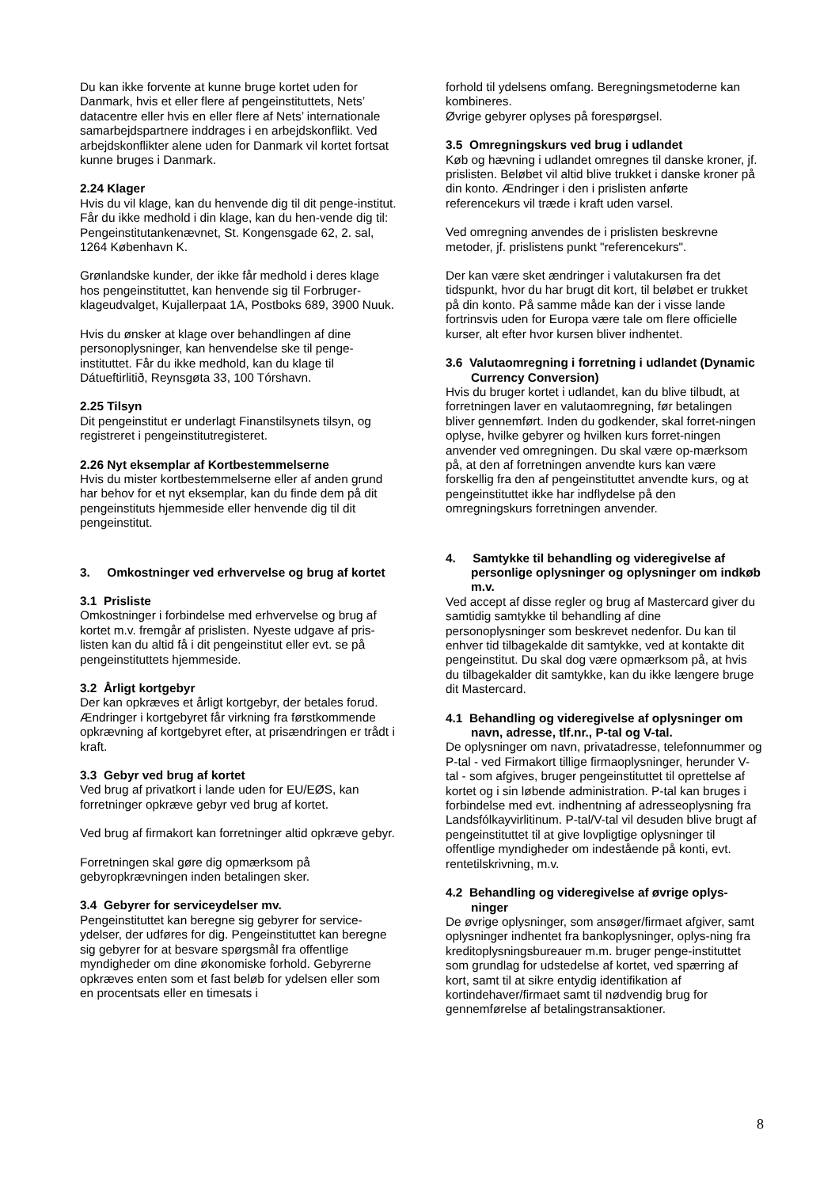Du kan ikke forvente at kunne bruge kortet uden for Danmark, hvis et eller flere af pengeinstituttets, Nets’ datacentre eller hvis en eller flere af Nets’ internationale samarbejdspartnere inddrages i en arbejdskonflikt. Ved arbejdskonflikter alene uden for Danmark vil kortet fortsat kunne bruges i Danmark.
2.24 Klager
Hvis du vil klage, kan du henvende dig til dit penge-institut. Får du ikke medhold i din klage, kan du hen-vende dig til: Pengeinstitutankenævnet, St. Kongensgade 62, 2. sal, 1264 København K.
Grønlandske kunder, der ikke får medhold i deres klage hos pengeinstituttet, kan henvende sig til Forbruger-klageudvalget, Kujallerpaat 1A, Postboks 689, 3900 Nuuk.
Hvis du ønsker at klage over behandlingen af dine personoplysninger, kan henvendelse ske til penge-instituttet. Får du ikke medhold, kan du klage til Dátueftirlitið, Reynsgøta 33, 100 Tórshavn.
2.25 Tilsyn
Dit pengeinstitut er underlagt Finanstilsynets tilsyn, og registreret i pengeinstitutregisteret.
2.26 Nyt eksemplar af Kortbestemmelserne
Hvis du mister kortbestemmelserne eller af anden grund har behov for et nyt eksemplar, kan du finde dem på dit pengeinstituts hjemmeside eller henvende dig til dit pengeinstitut.
3. Omkostninger ved erhvervelse og brug af kortet
3.1 Prisliste
Omkostninger i forbindelse med erhvervelse og brug af kortet m.v. fremgår af prislisten. Nyeste udgave af pris-listen kan du altid få i dit pengeinstitut eller evt. se på pengeinstituttets hjemmeside.
3.2 Årligt kortgebyr
Der kan opkræves et årligt kortgebyr, der betales forud. Ændringer i kortgebyret får virkning fra førstkommende opkrævning af kortgebyret efter, at prisændringen er trådt i kraft.
3.3 Gebyr ved brug af kortet
Ved brug af privatkort i lande uden for EU/EØS, kan forretninger opkræve gebyr ved brug af kortet.
Ved brug af firmakort kan forretninger altid opkræve gebyr.
Forretningen skal gøre dig opmærksom på gebyropkrævningen inden betalingen sker.
3.4 Gebyrer for serviceydelser mv.
Pengeinstituttet kan beregne sig gebyrer for service-ydelser, der udføres for dig. Pengeinstituttet kan beregne sig gebyrer for at besvare spørgsmål fra offentlige myndigheder om dine økonomiske forhold. Gebyrerne opkræves enten som et fast beløb for ydelsen eller som en procentsats eller en timesats i
forhold til ydelsens omfang. Beregningsmetoderne kan kombineres.
Øvrige gebyrer oplyses på forespørgsel.
3.5 Omregningskurs ved brug i udlandet
Køb og hævning i udlandet omregnes til danske kroner, jf. prislisten. Beløbet vil altid blive trukket i danske kroner på din konto. Ændringer i den i prislisten anførte referencekurs vil træde i kraft uden varsel.
Ved omregning anvendes de i prislisten beskrevne metoder, jf. prislistens punkt "referencekurs".
Der kan være sket ændringer i valutakursen fra det tidspunkt, hvor du har brugt dit kort, til beløbet er trukket på din konto. På samme måde kan der i visse lande fortrinsvis uden for Europa være tale om flere officielle kurser, alt efter hvor kursen bliver indhentet.
3.6 Valutaomregning i forretning i udlandet (Dynamic Currency Conversion)
Hvis du bruger kortet i udlandet, kan du blive tilbudt, at forretningen laver en valutaomregning, før betalingen bliver gennemført. Inden du godkender, skal forret-ningen oplyse, hvilke gebyrer og hvilken kurs forret-ningen anvender ved omregningen. Du skal være op-mærksom på, at den af forretningen anvendte kurs kan være forskellig fra den af pengeinstituttet anvendte kurs, og at pengeinstituttet ikke har indflydelse på den omregningskurs forretningen anvender.
4. Samtykke til behandling og videregivelse af personlige oplysninger og oplysninger om indkøb m.v.
Ved accept af disse regler og brug af Mastercard giver du samtidig samtykke til behandling af dine personoplysninger som beskrevet nedenfor. Du kan til enhver tid tilbagekalde dit samtykke, ved at kontakte dit pengeinstitut. Du skal dog være opmærksom på, at hvis du tilbagekalder dit samtykke, kan du ikke længere bruge dit Mastercard.
4.1 Behandling og videregivelse af oplysninger om navn, adresse, tlf.nr., P-tal og V-tal.
De oplysninger om navn, privatadresse, telefonnummer og P-tal - ved Firmakort tillige firmaoplysninger, herunder V-tal - som afgives, bruger pengeinstituttet til oprettelse af kortet og i sin løbende administration. P-tal kan bruges i forbindelse med evt. indhentning af adresseoplysning fra Landsfólkayvirlitinum. P-tal/V-tal vil desuden blive brugt af pengeinstituttet til at give lovpligtige oplysninger til offentlige myndigheder om indestående på konti, evt. rentetilskrivning, m.v.
4.2 Behandling og videregivelse af øvrige oplys-ninger
De øvrige oplysninger, som ansøger/firmaet afgiver, samt oplysninger indhentet fra bankoplysninger, oplys-ning fra kreditoplysningsbureauer m.m. bruger penge-instituttet som grundlag for udstedelse af kortet, ved spærring af kort, samt til at sikre entydig identifikation af kortindehaver/firmaet samt til nødvendig brug for gennemførelse af betalingstransaktioner.
8